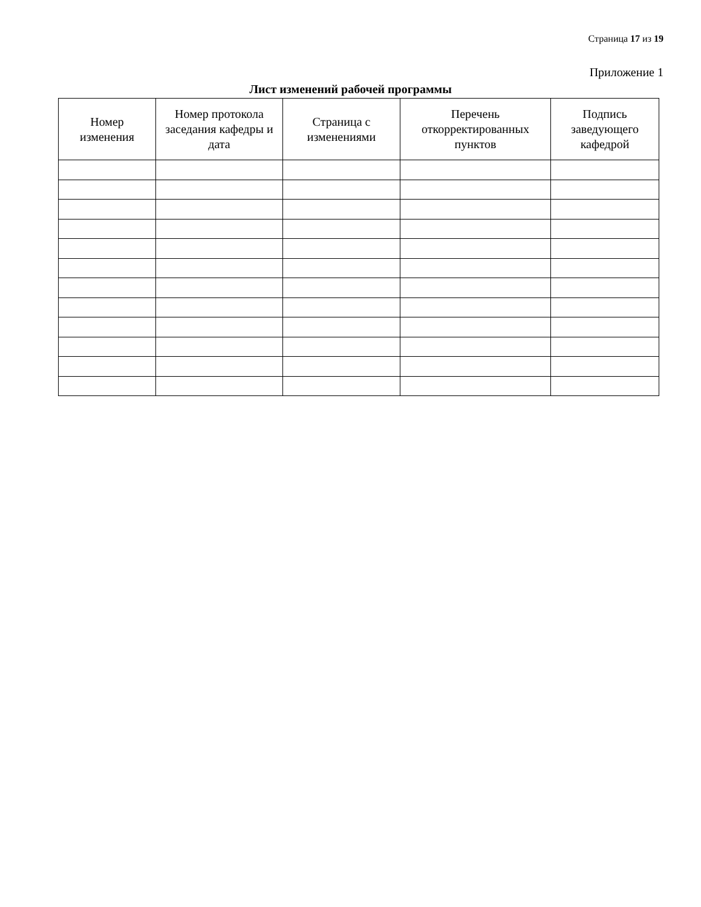Страница 17 из 19
Приложение 1
Лист изменений рабочей программы
| Номер изменения | Номер протокола заседания кафедры и дата | Страница с изменениями | Перечень откорректированных пунктов | Подпись заведующего кафедрой |
| --- | --- | --- | --- | --- |